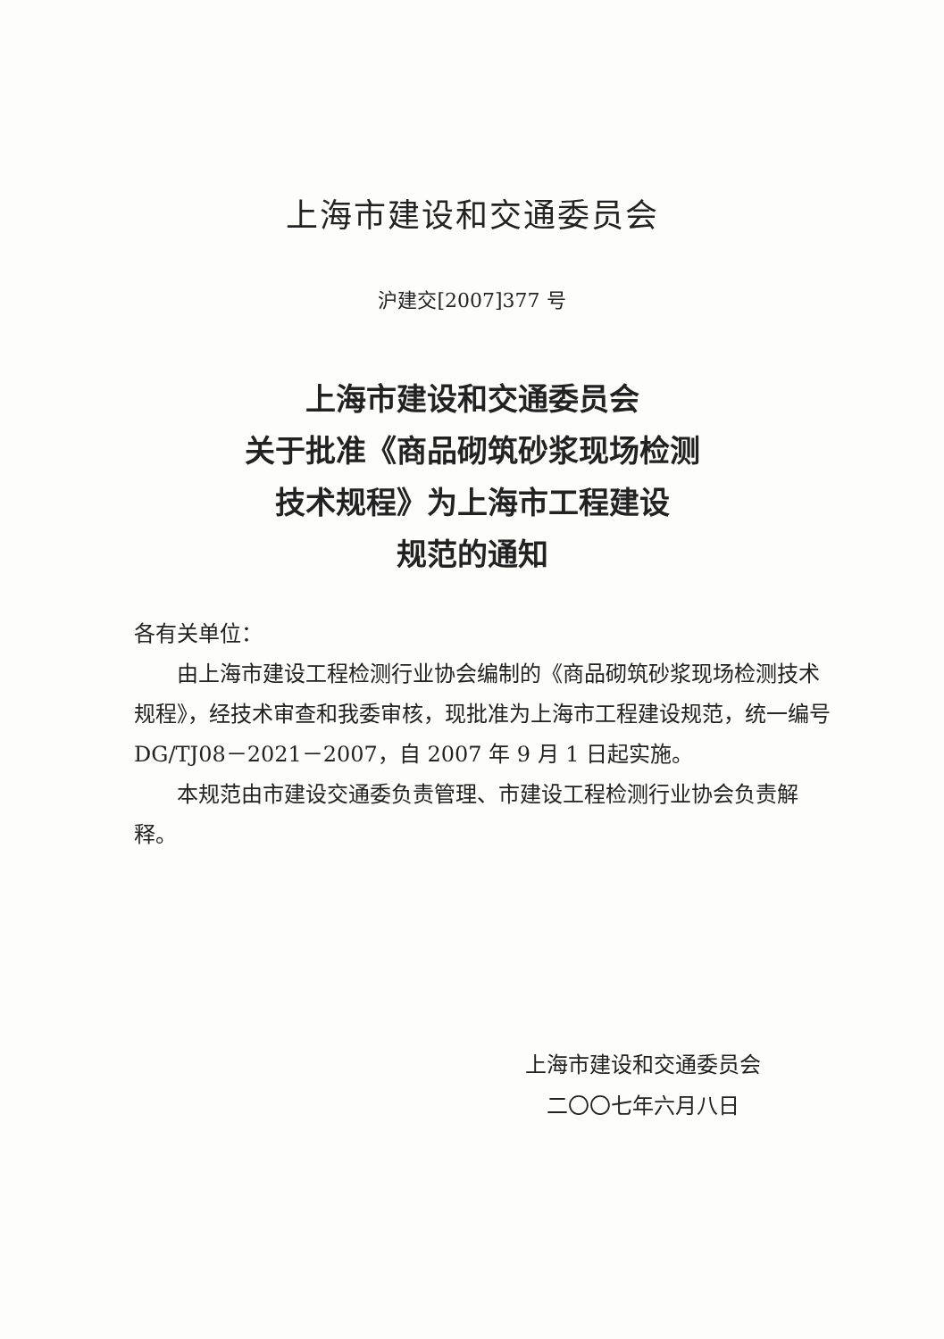上海市建设和交通委员会
沪建交[2007]377 号
上海市建设和交通委员会
关于批准《商品砌筑砂浆现场检测
技术规程》为上海市工程建设
规范的通知
各有关单位：
由上海市建设工程检测行业协会编制的《商品砌筑砂浆现场检测技术规程》，经技术审查和我委审核，现批准为上海市工程建设规范，统一编号 DG/TJ08－2021－2007，自 2007 年 9 月 1 日起实施。
本规范由市建设交通委负责管理、市建设工程检测行业协会负责解释。
上海市建设和交通委员会
二〇〇七年六月八日